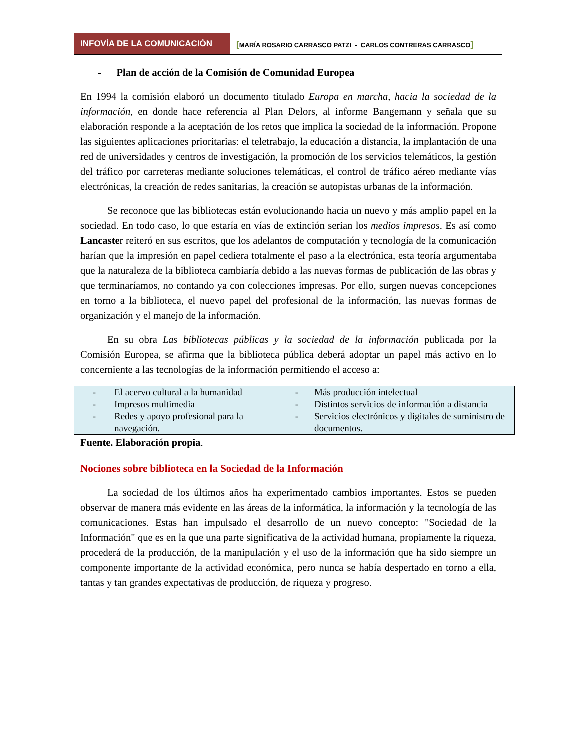INFOVÍA DE LA COMUNICACIÓN [MARÍA ROSARIO CARRASCO PATZI - CARLOS CONTRERAS CARRASCO]
- Plan de acción de la Comisión de Comunidad Europea
En 1994 la comisión elaboró un documento titulado Europa en marcha, hacia la sociedad de la información, en donde hace referencia al Plan Delors, al informe Bangemann y señala que su elaboración responde a la aceptación de los retos que implica la sociedad de la información. Propone las siguientes aplicaciones prioritarias: el teletrabajo, la educación a distancia, la implantación de una red de universidades y centros de investigación, la promoción de los servicios telemáticos, la gestión del tráfico por carreteras mediante soluciones telemáticas, el control de tráfico aéreo mediante vías electrónicas, la creación de redes sanitarias, la creación se autopistas urbanas de la información.
Se reconoce que las bibliotecas están evolucionando hacia un nuevo y más amplio papel en la sociedad. En todo caso, lo que estaría en vías de extinción serian los medios impresos. Es así como Lancaster reiteró en sus escritos, que los adelantos de computación y tecnología de la comunicación harían que la impresión en papel cediera totalmente el paso a la electrónica, esta teoría argumentaba que la naturaleza de la biblioteca cambiaría debido a las nuevas formas de publicación de las obras y que terminaríamos, no contando ya con colecciones impresas. Por ello, surgen nuevas concepciones en torno a la biblioteca, el nuevo papel del profesional de la información, las nuevas formas de organización y el manejo de la información.
En su obra Las bibliotecas públicas y la sociedad de la información publicada por la Comisión Europea, se afirma que la biblioteca pública deberá adoptar un papel más activo en lo concerniente a las tecnologías de la información permitiendo el acceso a:
| - | El acervo cultural a la humanidad | - | Más producción intelectual |
| - | Impresos multimedia | - | Distintos servicios de información a distancia |
| - | Redes y apoyo profesional para la navegación. | - | Servicios electrónicos y digitales de suministro de documentos. |
Fuente. Elaboración propia.
Nociones sobre biblioteca en la Sociedad de la Información
La sociedad de los últimos años ha experimentado cambios importantes. Estos se pueden observar de manera más evidente en las áreas de la informática, la información y la tecnología de las comunicaciones. Estas han impulsado el desarrollo de un nuevo concepto: "Sociedad de la Información" que es en la que una parte significativa de la actividad humana, propiamente la riqueza, procederá de la producción, de la manipulación y el uso de la información que ha sido siempre un componente importante de la actividad económica, pero nunca se había despertado en torno a ella, tantas y tan grandes expectativas de producción, de riqueza y progreso.